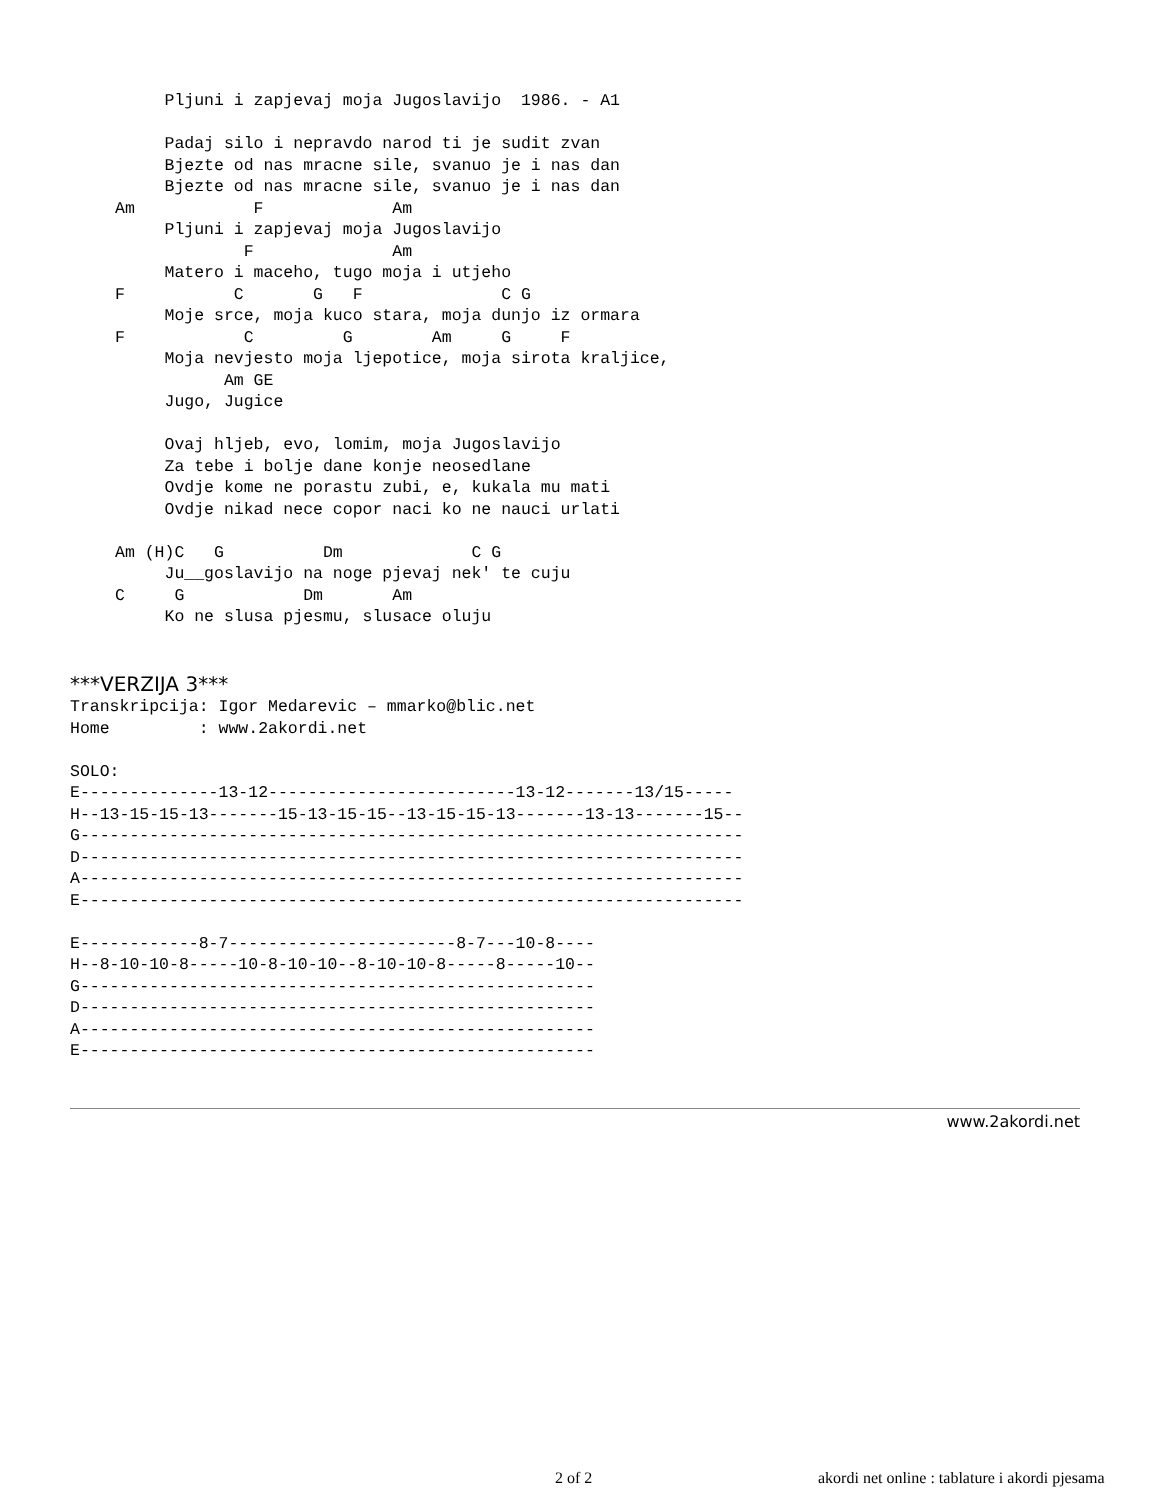Pljuni i zapjevaj moja Jugoslavijo  1986. - A1

     Padaj silo i nepravdo narod ti je sudit zvan
     Bjezte od nas mracne sile, svanuo je i nas dan
     Bjezte od nas mracne sile, svanuo je i nas dan
Am            F             Am
     Pljuni i zapjevaj moja Jugoslavijo
             F              Am
     Matero i maceho, tugo moja i utjeho
F           C       G   F              C G
     Moje srce, moja kuco stara, moja dunjo iz ormara
F            C         G        Am     G     F
     Moja nevjesto moja ljepotice, moja sirota kraljice,
           Am GE
     Jugo, Jugice

     Ovaj hljeb, evo, lomim, moja Jugoslavijo
     Za tebe i bolje dane konje neosedlane
     Ovdje kome ne porastu zubi, e, kukala mu mati
     Ovdje nikad nece copor naci ko ne nauci urlati

Am (H)C   G          Dm             C G
     Ju__goslavijo na noge pjevaj nek' te cuju
C     G            Dm       Am
     Ko ne slusa pjesmu, slusace oluju
***VERZIJA 3***
Transkripcija: Igor Medarevic – mmarko@blic.net
Home         : www.2akordi.net

SOLO:
E--------------13-12-------------------------13-12-------13/15-----
H--13-15-15-13-------15-13-15-15--13-15-15-13-------13-13-------15--
G-------------------------------------------------------------------
D-------------------------------------------------------------------
A-------------------------------------------------------------------
E-------------------------------------------------------------------

E------------8-7-----------------------8-7---10-8----
H--8-10-10-8-----10-8-10-10--8-10-10-8-----8-----10--
G----------------------------------------------------
D----------------------------------------------------
A----------------------------------------------------
E----------------------------------------------------
www.2akordi.net
2 of 2 akordi net online : tablature i akordi pjesama